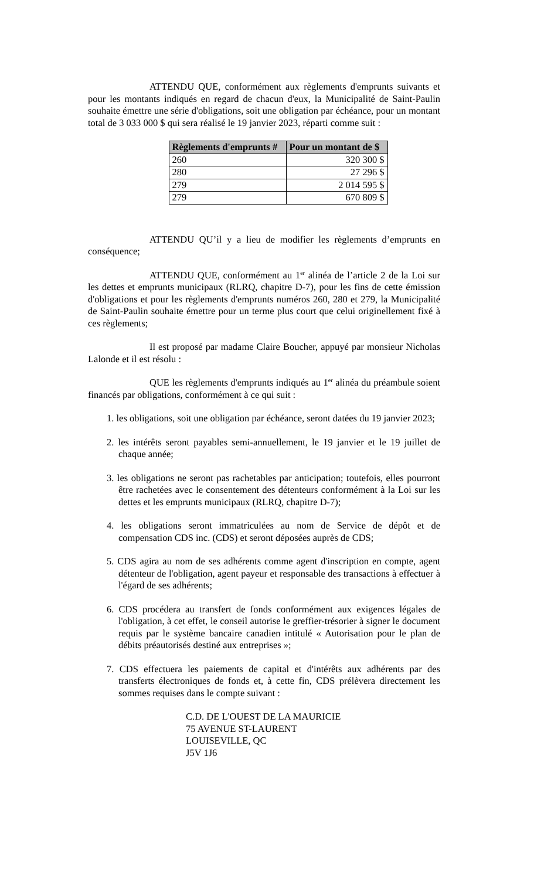ATTENDU QUE, conformément aux règlements d'emprunts suivants et pour les montants indiqués en regard de chacun d'eux, la Municipalité de Saint-Paulin souhaite émettre une série d'obligations, soit une obligation par échéance, pour un montant total de 3 033 000 $ qui sera réalisé le 19 janvier 2023, réparti comme suit :
| Règlements d'emprunts # | Pour un montant de $ |
| --- | --- |
| 260 | 320 300 $ |
| 280 | 27 296 $ |
| 279 | 2 014 595 $ |
| 279 | 670 809 $ |
ATTENDU QU’il y a lieu de modifier les règlements d’emprunts en conséquence;
ATTENDU QUE, conformément au 1<sup>er</sup> alinéa de l’article 2 de la Loi sur les dettes et emprunts municipaux (RLRQ, chapitre D-7), pour les fins de cette émission d'obligations et pour les règlements d'emprunts numéros 260, 280 et 279, la Municipalité de Saint-Paulin souhaite émettre pour un terme plus court que celui originellement fixé à ces règlements;
Il est proposé par madame Claire Boucher, appuyé par monsieur Nicholas Lalonde et il est résolu :
QUE les règlements d'emprunts indiqués au 1<sup>er</sup> alinéa du préambule soient financés par obligations, conformément à ce qui suit :
1. les obligations, soit une obligation par échéance, seront datées du 19 janvier 2023;
2. les intérêts seront payables semi-annuellement, le 19 janvier et le 19 juillet de chaque année;
3. les obligations ne seront pas rachetables par anticipation; toutefois, elles pourront être rachetées avec le consentement des détenteurs conformément à la Loi sur les dettes et les emprunts municipaux (RLRQ, chapitre D-7);
4. les obligations seront immatriculées au nom de Service de dépôt et de compensation CDS inc. (CDS) et seront déposées auprès de CDS;
5. CDS agira au nom de ses adhérents comme agent d'inscription en compte, agent détenteur de l'obligation, agent payeur et responsable des transactions à effectuer à l'égard de ses adhérents;
6. CDS procédera au transfert de fonds conformément aux exigences légales de l'obligation, à cet effet, le conseil autorise le greffier-trésorier à signer le document requis par le système bancaire canadien intitulé « Autorisation pour le plan de débits préautorisés destiné aux entreprises »;
7. CDS effectuera les paiements de capital et d'intérêts aux adhérents par des transferts électroniques de fonds et, à cette fin, CDS prélèvera directement les sommes requises dans le compte suivant :
C.D. DE L'OUEST DE LA MAURICIE
75 AVENUE ST-LAURENT
LOUISEVILLE, QC
J5V 1J6